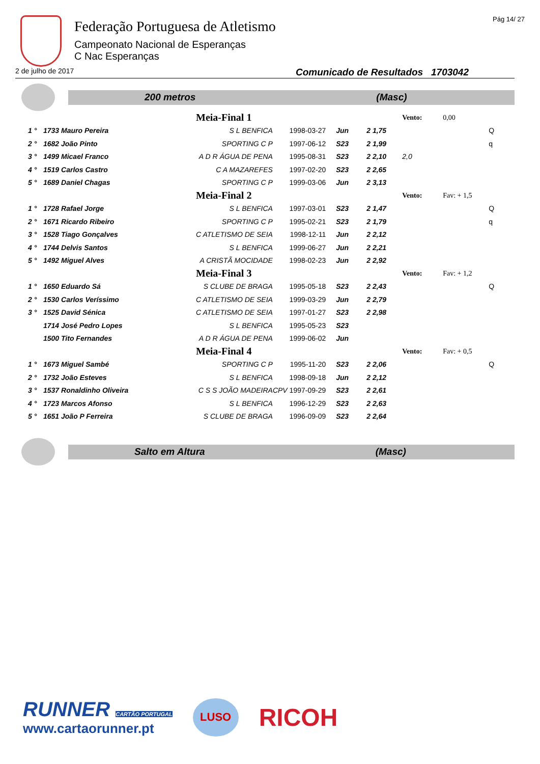Federação Portuguesa de Atletismo
Campeonato Nacional de Esperanças
C Nac Esperanças
Pág 14/ 27
2 de julho de 2017 Comunicado de Resultados 1703042
200 metros (Masc)
| | | Meia-Final 1 | | | | Vento: | 0,00 | |
| 1 ° | 1733 Mauro Pereira | S L BENFICA | 1998-03-27 | Jun | 2 1,75 | | | Q |
| 2 ° | 1682 João Pinto | SPORTING C P | 1997-06-12 | S23 | 2 1,99 | | | q |
| 3 ° | 1499 Micael Franco | A D R ÁGUA DE PENA | 1995-08-31 | S23 | 2 2,10 | 2,0 | | |
| 4 ° | 1519 Carlos Castro | C A MAZAREFES | 1997-02-20 | S23 | 2 2,65 | | | |
| 5 ° | 1689 Daniel Chagas | SPORTING C P | 1999-03-06 | Jun | 2 3,13 | | | |
| | | Meia-Final 2 | | | | Vento: | Fav: + 1,5 | |
| 1 ° | 1728 Rafael Jorge | S L BENFICA | 1997-03-01 | S23 | 2 1,47 | | | Q |
| 2 ° | 1671 Ricardo Ribeiro | SPORTING C P | 1995-02-21 | S23 | 2 1,79 | | | q |
| 3 ° | 1528 Tiago Gonçalves | C ATLETISMO DE SEIA | 1998-12-11 | Jun | 2 2,12 | | | |
| 4 ° | 1744 Delvis Santos | S L BENFICA | 1999-06-27 | Jun | 2 2,21 | | | |
| 5 ° | 1492 Miguel Alves | A CRISTÃ MOCIDADE | 1998-02-23 | Jun | 2 2,92 | | | |
| | | Meia-Final 3 | | | | Vento: | Fav: + 1,2 | |
| 1 ° | 1650 Eduardo Sá | S CLUBE DE BRAGA | 1995-05-18 | S23 | 2 2,43 | | | Q |
| 2 ° | 1530 Carlos Veríssimo | C ATLETISMO DE SEIA | 1999-03-29 | Jun | 2 2,79 | | | |
| 3 ° | 1525 David Sénica | C ATLETISMO DE SEIA | 1997-01-27 | S23 | 2 2,98 | | | |
| | 1714 José Pedro Lopes | S L BENFICA | 1995-05-23 | S23 | | | | |
| | 1500 Tito Fernandes | A D R ÁGUA DE PENA | 1999-06-02 | Jun | | | | |
| | | Meia-Final 4 | | | | Vento: | Fav: + 0,5 | |
| 1 ° | 1673 Miguel Sambé | SPORTING C P | 1995-11-20 | S23 | 2 2,06 | | | Q |
| 2 ° | 1732 João Esteves | S L BENFICA | 1998-09-18 | Jun | 2 2,12 | | | |
| 3 ° | 1537 Ronaldinho Oliveira | C S S JOÃO MADEIRA | CPV 1997-09-29 | S23 | 2 2,61 | | | |
| 4 ° | 1723 Marcos Afonso | S L BENFICA | 1996-12-29 | S23 | 2 2,63 | | | |
| 5 ° | 1651 João P Ferreira | S CLUBE DE BRAGA | 1996-09-09 | S23 | 2 2,64 | | | |
Salto em Altura (Masc)
RUNNER CARTÃO PORTUGAL
www.cartaorunner.pt
LUSO
RICOH